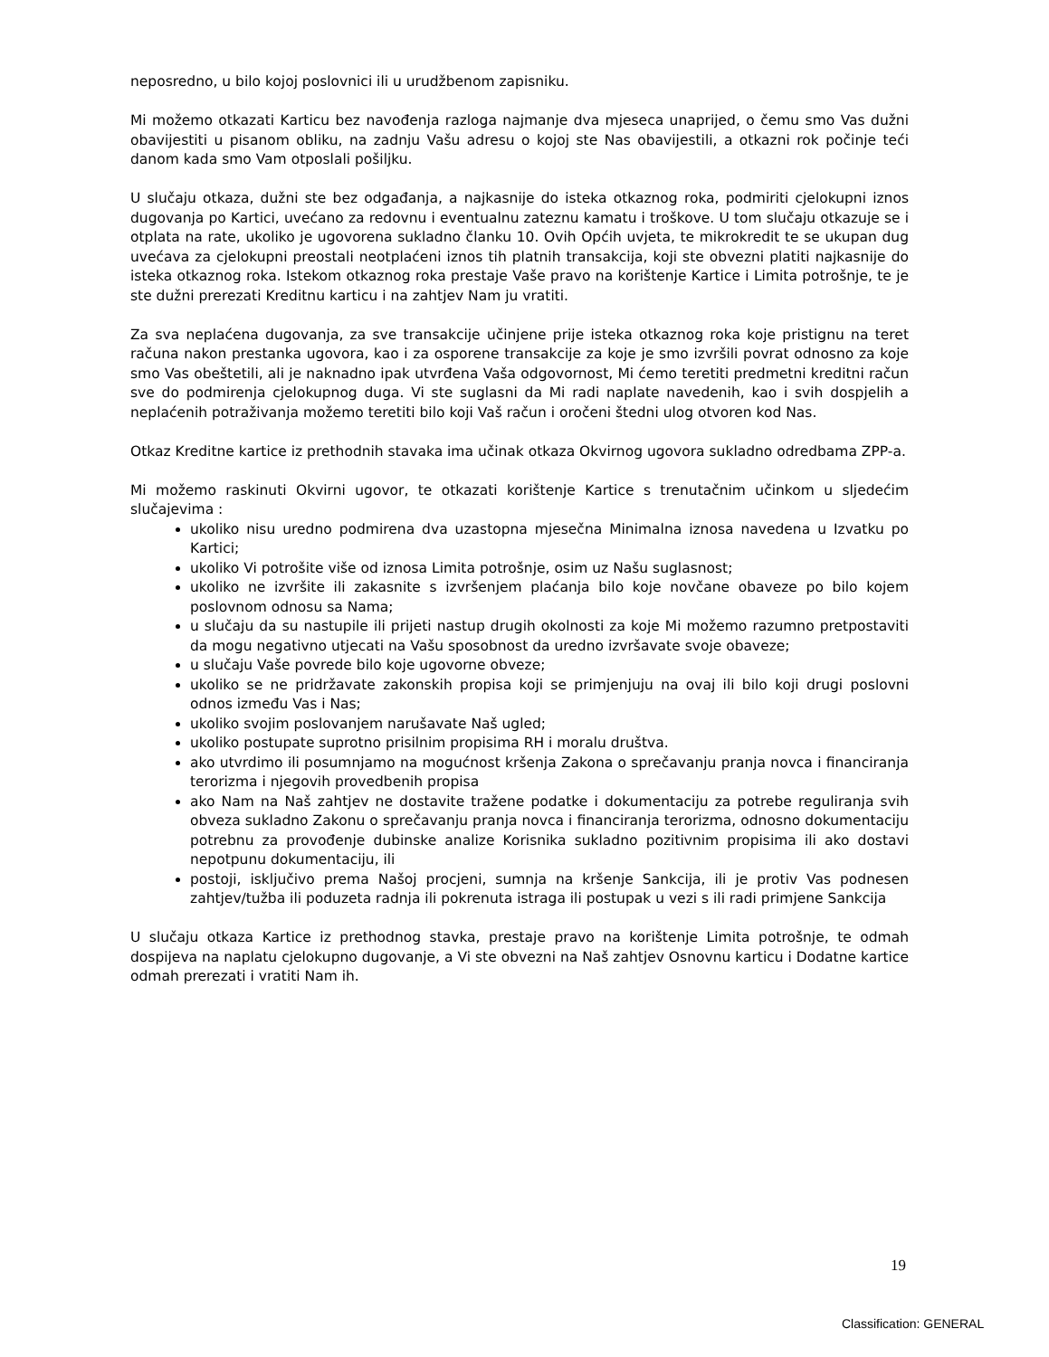neposredno, u bilo kojoj poslovnici ili u urudžbenom zapisniku.
Mi možemo otkazati Karticu bez navođenja razloga najmanje dva mjeseca unaprijed, o čemu smo Vas dužni obavijestiti u pisanom obliku, na zadnju Vašu adresu o kojoj ste Nas obavijestili, a otkazni rok počinje teći danom kada smo Vam otposlali pošiljku.
U slučaju otkaza, dužni ste bez odgađanja, a najkasnije do isteka otkaznog roka, podmiriti cjelokupni iznos dugovanja po Kartici, uvećano za redovnu i eventualnu zateznu kamatu i troškove. U tom slučaju otkazuje se i otplata na rate, ukoliko je ugovorena sukladno članku 10. Ovih Općih uvjeta, te mikrokredit te se ukupan dug uvećava za cjelokupni preostali neotplaćeni iznos tih platnih transakcija, koji ste obvezni platiti najkasnije do isteka otkaznog roka. Istekom otkaznog roka prestaje Vaše pravo na korištenje Kartice i Limita potrošnje, te je ste dužni prerezati Kreditnu karticu i na zahtjev Nam ju vratiti.
Za sva neplaćena dugovanja, za sve transakcije učinjene prije isteka otkaznog roka koje pristignu na teret računa nakon prestanka ugovora, kao i za osporene transakcije za koje je smo izvršili povrat odnosno za koje smo Vas obeštetili, ali je naknadno ipak utvrđena Vaša odgovornost, Mi ćemo teretiti predmetni kreditni račun sve do podmirenja cjelokupnog duga. Vi ste suglasni da Mi radi naplate navedenih, kao i svih dospjelih a neplaćenih potraživanja možemo teretiti bilo koji Vaš račun i oročeni štedni ulog otvoren kod Nas.
Otkaz Kreditne kartice iz prethodnih stavaka ima učinak otkaza Okvirnog ugovora sukladno odredbama ZPP-a.
Mi možemo raskinuti Okvirni ugovor, te otkazati korištenje Kartice s trenutačnim učinkom u sljedećim slučajevima :
ukoliko nisu uredno podmirena dva uzastopna mjesečna Minimalna iznosa navedena u Izvatku po Kartici;
ukoliko Vi potrošite više od iznosa Limita potrošnje, osim uz Našu suglasnost;
ukoliko ne izvršite ili zakasnite s izvršenjem plaćanja bilo koje novčane obaveze po bilo kojem poslovnom odnosu sa Nama;
u slučaju da su nastupile ili prijeti nastup drugih okolnosti za koje Mi možemo razumno pretpostaviti da mogu negativno utjecati na Vašu sposobnost da uredno izvršavate svoje obaveze;
u slučaju Vaše povrede bilo koje ugovorne obveze;
ukoliko se ne pridržavate zakonskih propisa koji se primjenjuju na ovaj ili bilo koji drugi poslovni odnos između Vas i Nas;
ukoliko svojim poslovanjem narušavate Naš ugled;
ukoliko postupate suprotno prisilnim propisima RH i moralu društva.
ako utvrdimo ili posumnjamo na mogućnost kršenja Zakona o sprečavanju pranja novca i financiranja terorizma i njegovih provedbenih propisa
ako Nam na Naš zahtjev ne dostavite tražene podatke i dokumentaciju za potrebe reguliranja svih obveza sukladno Zakonu o sprečavanju pranja novca i financiranja terorizma, odnosno dokumentaciju potrebnu za provođenje dubinske analize Korisnika sukladno pozitivnim propisima ili ako dostavi nepotpunu dokumentaciju, ili
postoji, isključivo prema Našoj procjeni, sumnja na kršenje Sankcija, ili je protiv Vas podnesen zahtjev/tužba ili poduzeta radnja ili pokrenuta istraga ili postupak u vezi s ili radi primjene Sankcija
U slučaju otkaza Kartice iz prethodnog stavka, prestaje pravo na korištenje Limita potrošnje, te odmah dospijeva na naplatu cjelokupno dugovanje, a Vi ste obvezni na Naš zahtjev Osnovnu karticu i Dodatne kartice odmah prerezati i vratiti Nam ih.
19
Classification: GENERAL